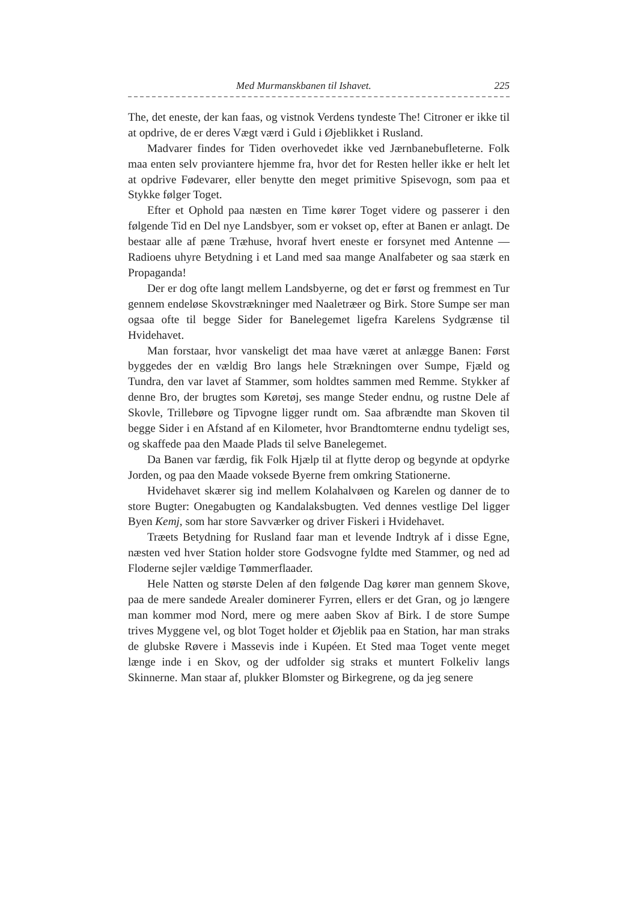Med Murmanskbanen til Ishavet. 225
The, det eneste, der kan faas, og vistnok Verdens tyndeste The! Citroner er ikke til at opdrive, de er deres Vægt værd i Guld i Øjeblikket i Rusland.
Madvarer findes for Tiden overhovedet ikke ved Jærnbanebufleterne. Folk maa enten selv proviantere hjemme fra, hvor det for Resten heller ikke er helt let at opdrive Fødevarer, eller benytte den meget primitive Spisevogn, som paa et Stykke følger Toget.
Efter et Ophold paa næsten en Time kører Toget videre og passerer i den følgende Tid en Del nye Landsbyer, som er vokset op, efter at Banen er anlagt. De bestaar alle af pæne Træhuse, hvoraf hvert eneste er forsynet med Antenne — Radioens uhyre Betydning i et Land med saa mange Analfabeter og saa stærk en Propaganda!
Der er dog ofte langt mellem Landsbyerne, og det er først og fremmest en Tur gennem endeløse Skovstrækninger med Naaletræer og Birk. Store Sumpe ser man ogsaa ofte til begge Sider for Banelegemet ligefra Karelens Sydgrænse til Hvidehavet.
Man forstaar, hvor vanskeligt det maa have været at anlægge Banen: Først byggedes der en vældig Bro langs hele Strækningen over Sumpe, Fjæld og Tundra, den var lavet af Stammer, som holdtes sammen med Remme. Stykker af denne Bro, der brugtes som Køretøj, ses mange Steder endnu, og rustne Dele af Skovle, Trillebøre og Tipvogne ligger rundt om. Saa afbrændte man Skoven til begge Sider i en Afstand af en Kilometer, hvor Brandtomterne endnu tydeligt ses, og skaffede paa den Maade Plads til selve Banelegemet.
Da Banen var færdig, fik Folk Hjælp til at flytte derop og begynde at opdyrke Jorden, og paa den Maade voksede Byerne frem omkring Stationerne.
Hvidehavet skærer sig ind mellem Kolahalvøen og Karelen og danner de to store Bugter: Onegabugten og Kandalaksbugten. Ved dennes vestlige Del ligger Byen Kemj, som har store Savværker og driver Fiskeri i Hvidehavet.
Træets Betydning for Rusland faar man et levende Indtryk af i disse Egne, næsten ved hver Station holder store Godsvogne fyldte med Stammer, og ned ad Floderne sejler vældige Tømmerflaader.
Hele Natten og største Delen af den følgende Dag kører man gennem Skove, paa de mere sandede Arealer dominerer Fyrren, ellers er det Gran, og jo længere man kommer mod Nord, mere og mere aaben Skov af Birk. I de store Sumpe trives Myggene vel, og blot Toget holder et Øjeblik paa en Station, har man straks de glubske Røvere i Massevis inde i Kupéen. Et Sted maa Toget vente meget længe inde i en Skov, og der udfolder sig straks et muntert Folkeliv langs Skinnerne. Man staar af, plukker Blomster og Birkegrene, og da jeg senere